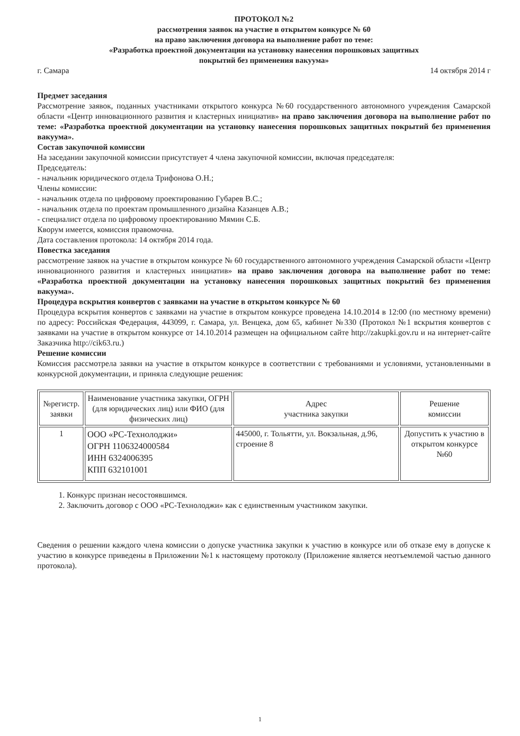ПРОТОКОЛ №2
рассмотрения заявок на участие в открытом конкурсе № 60
на право заключения договора на выполнение работ по теме:
«Разработка проектной документации на установку нанесения порошковых защитных
покрытий без применения вакуума»
г. Самара 14 октября 2014 г
Предмет заседания
Рассмотрение заявок, поданных участниками открытого конкурса №60 государственного автономного учреждения Самарской области «Центр инновационного развития и кластерных инициатив» на право заключения договора на выполнение работ по теме: «Разработка проектной документации на установку нанесения порошковых защитных покрытий без применения вакуума».
Состав закупочной комиссии
На заседании закупочной комиссии присутствует 4 члена закупочной комиссии, включая председателя:
Председатель:
- начальник юридического отдела Трифонова О.Н.;
Члены комиссии:
- начальник отдела по цифровому проектированию Губарев В.С.;
- начальник отдела по проектам промышленного дизайна Казанцев А.В.;
- специалист отдела по цифровому проектированию Мямин С.Б.
Кворум имеется, комиссия правомочна.
Дата составления протокола: 14 октября 2014 года.
Повестка заседания
рассмотрение заявок на участие в открытом конкурсе № 60 государственного автономного учреждения Самарской области «Центр инновационного развития и кластерных инициатив» на право заключения договора на выполнение работ по теме: «Разработка проектной документации на установку нанесения порошковых защитных покрытий без применения вакуума».
Процедура вскрытия конвертов с заявками на участие в открытом конкурсе № 60
Процедура вскрытия конвертов с заявками на участие в открытом конкурсе проведена 14.10.2014 в 12:00 (по местному времени) по адресу: Российская Федерация, 443099, г. Самара, ул. Венцека, дом 65, кабинет №330 (Протокол №1 вскрытия конвертов с заявками на участие в открытом конкурсе от 14.10.2014 размещен на официальном сайте http://zakupki.gov.ru и на интернет-сайте Заказчика http://cik63.ru.)
Решение комиссии
Комиссия рассмотрела заявки на участие в открытом конкурсе в соответствии с требованиями и условиями, установленными в конкурсной документации, и приняла следующие решения:
| №регистр. заявки | Наименование участника закупки, ОГРН (для юридических лиц) или ФИО (для физических лиц) | Адрес участника закупки | Решение комиссии |
| --- | --- | --- | --- |
| 1 | ООО «РС-Технолоджи» ОГРН 1106324000584 ИНН 6324006395 КПП 632101001 | 445000, г. Тольятти, ул. Вокзальная, д.96, строение 8 | Допустить к участию в открытом конкурсе №60 |
1. Конкурс признан несостоявшимся.
2. Заключить договор с ООО «РС-Технолоджи» как с единственным участником закупки.
Сведения о решении каждого члена комиссии о допуске участника закупки к участию в конкурсе или об отказе ему в допуске к участию в конкурсе приведены в Приложении №1 к настоящему протоколу (Приложение является неотъемлемой частью данного протокола).
1